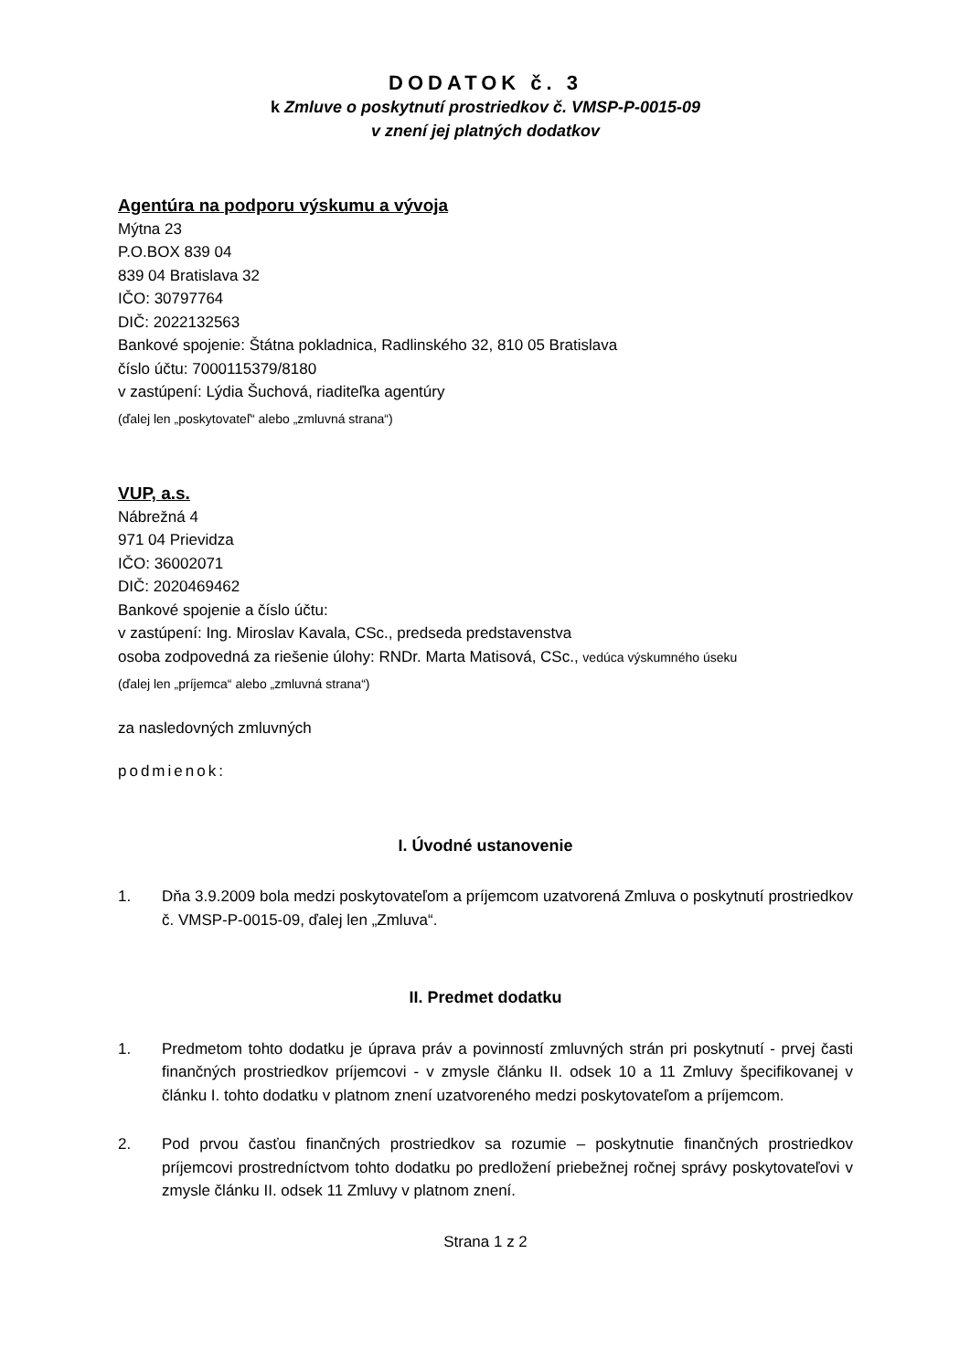DODATOK č. 3
k Zmluve o poskytnutí prostriedkov č. VMSP-P-0015-09
v znení jej platných dodatkov
Agentúra na podporu výskumu a vývoja
Mýtna 23
P.O.BOX 839 04
839 04 Bratislava 32
IČO: 30797764
DIČ: 2022132563
Bankové spojenie: Štátna pokladnica, Radlinského 32, 810 05 Bratislava
číslo účtu: 7000115379/8180
v zastúpení: Lýdia Šuchová, riaditeľka agentúry
(ďalej len „poskytovateľ“ alebo „zmluvná strana“)
VUP, a.s.
Nábrežná 4
971 04 Prievidza
IČO: 36002071
DIČ: 2020469462
Bankové spojenie a číslo účtu:
v zastúpení: Ing. Miroslav Kavala, CSc., predseda predstavenstva
osoba zodpovedná za riešenie úlohy: RNDr. Marta Matisová, CSc., vedúca výskumného úseku
(ďalej len „príjemca“ alebo „zmluvná strana“)
za nasledovných zmluvných
podmienok:
I. Úvodné ustanovenie
1. Dňa 3.9.2009 bola medzi poskytovateľom a príjemcom uzatvorená Zmluva o poskytnutí prostriedkov č. VMSP-P-0015-09, ďalej len „Zmluva“.
II. Predmet dodatku
1. Predmetom tohto dodatku je úprava práv a povinností zmluvných strán pri poskytnutí - prvej časti finančných prostriedkov príjemcovi - v zmysle článku II. odsek 10 a 11 Zmluvy špecifikovanej v článku I. tohto dodatku v platnom znení uzatvoreného medzi poskytovateľom a príjemcom.
2. Pod prvou časťou finančných prostriedkov sa rozumie – poskytnutie finančných prostriedkov príjemcovi prostredníctvom tohto dodatku po predložení priebežnej ročnej správy poskytovateľovi v zmysle článku II. odsek 11 Zmluvy v platnom znení.
Strana 1 z 2